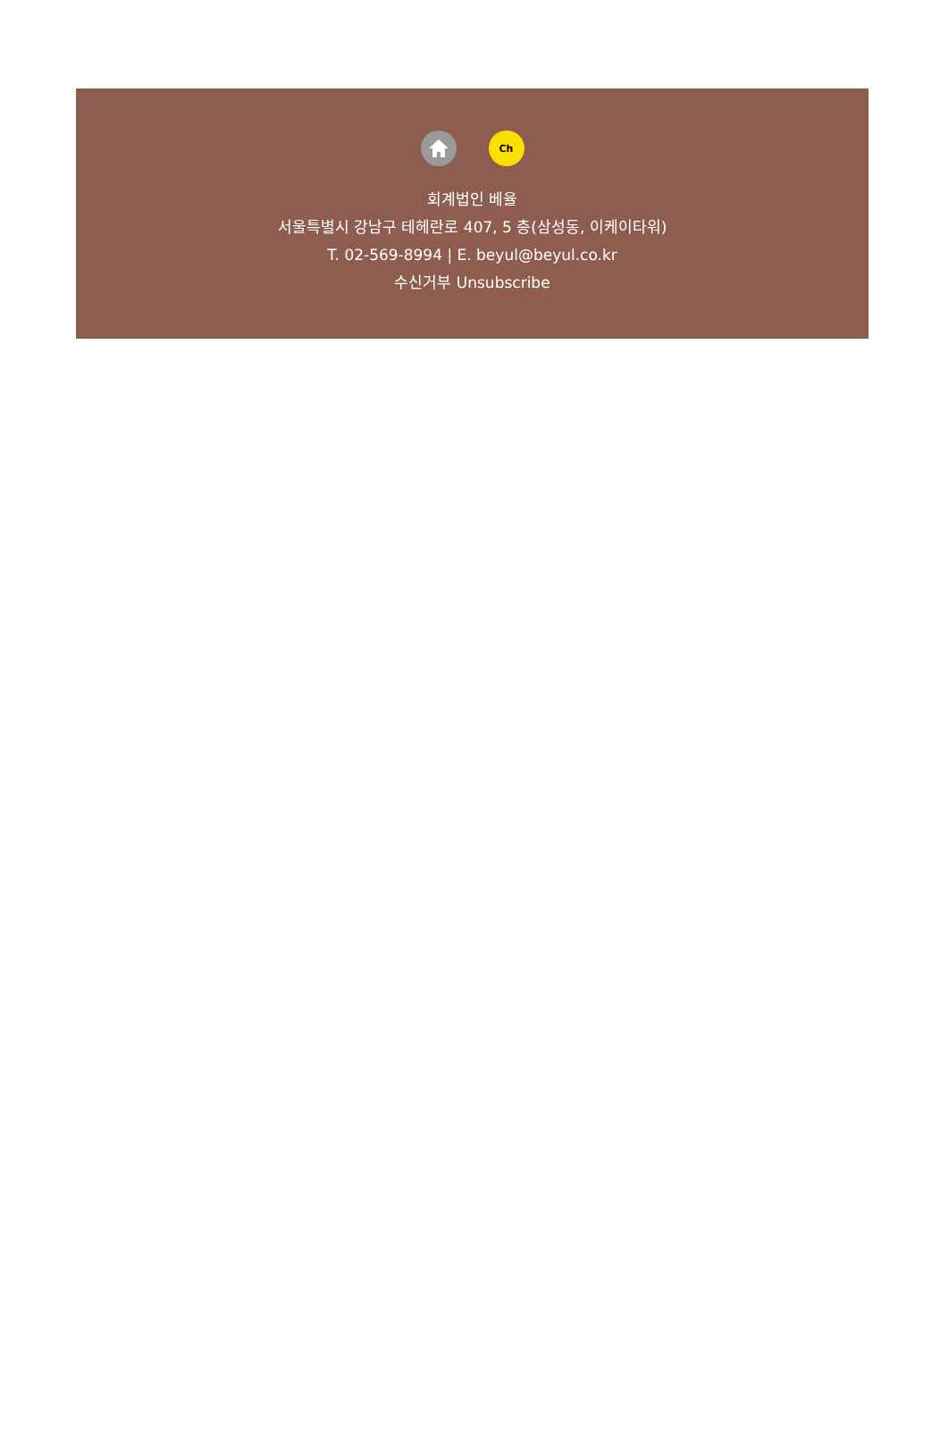Ch
회계법인 베율
서울특별시 강남구 테헤란로 407, 5 층(삼성동, 이케이타워)
T. 02-569-8994 | E. beyul@beyul.co.kr
수신거부 Unsubscribe